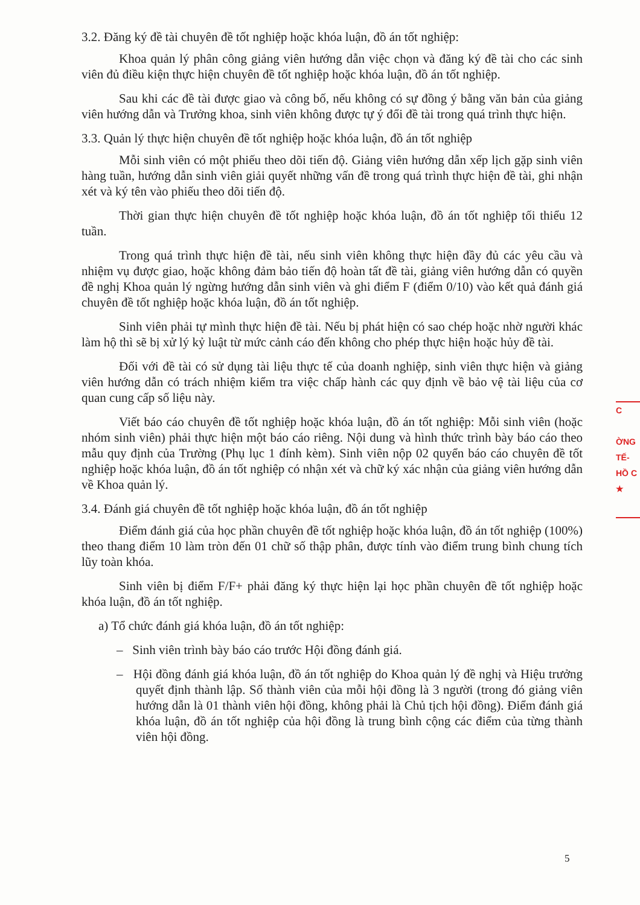3.2. Đăng ký đề tài chuyên đề tốt nghiệp hoặc khóa luận, đồ án tốt nghiệp:
Khoa quản lý phân công giảng viên hướng dẫn việc chọn và đăng ký đề tài cho các sinh viên đủ điều kiện thực hiện chuyên đề tốt nghiệp hoặc khóa luận, đồ án tốt nghiệp.
Sau khi các đề tài được giao và công bố, nếu không có sự đồng ý bằng văn bản của giảng viên hướng dẫn và Trưởng khoa, sinh viên không được tự ý đổi đề tài trong quá trình thực hiện.
3.3. Quản lý thực hiện chuyên đề tốt nghiệp hoặc khóa luận, đồ án tốt nghiệp
Mỗi sinh viên có một phiếu theo dõi tiến độ. Giảng viên hướng dẫn xếp lịch gặp sinh viên hàng tuần, hướng dẫn sinh viên giải quyết những vấn đề trong quá trình thực hiện đề tài, ghi nhận xét và ký tên vào phiếu theo dõi tiến độ.
Thời gian thực hiện chuyên đề tốt nghiệp hoặc khóa luận, đồ án tốt nghiệp tối thiểu 12 tuần.
Trong quá trình thực hiện đề tài, nếu sinh viên không thực hiện đầy đủ các yêu cầu và nhiệm vụ được giao, hoặc không đảm bảo tiến độ hoàn tất đề tài, giảng viên hướng dẫn có quyền đề nghị Khoa quản lý ngừng hướng dẫn sinh viên và ghi điểm F (điểm 0/10) vào kết quả đánh giá chuyên đề tốt nghiệp hoặc khóa luận, đồ án tốt nghiệp.
Sinh viên phải tự mình thực hiện đề tài. Nếu bị phát hiện có sao chép hoặc nhờ người khác làm hộ thì sẽ bị xử lý kỷ luật từ mức cảnh cáo đến không cho phép thực hiện hoặc hủy đề tài.
Đối với đề tài có sử dụng tài liệu thực tế của doanh nghiệp, sinh viên thực hiện và giảng viên hướng dẫn có trách nhiệm kiểm tra việc chấp hành các quy định về bảo vệ tài liệu của cơ quan cung cấp số liệu này.
Viết báo cáo chuyên đề tốt nghiệp hoặc khóa luận, đồ án tốt nghiệp: Mỗi sinh viên (hoặc nhóm sinh viên) phải thực hiện một báo cáo riêng. Nội dung và hình thức trình bày báo cáo theo mẫu quy định của Trường (Phụ lục 1 đính kèm). Sinh viên nộp 02 quyển báo cáo chuyên đề tốt nghiệp hoặc khóa luận, đồ án tốt nghiệp có nhận xét và chữ ký xác nhận của giảng viên hướng dẫn về Khoa quản lý.
3.4. Đánh giá chuyên đề tốt nghiệp hoặc khóa luận, đồ án tốt nghiệp
Điểm đánh giá của học phần chuyên đề tốt nghiệp hoặc khóa luận, đồ án tốt nghiệp (100%) theo thang điểm 10 làm tròn đến 01 chữ số thập phân, được tính vào điểm trung bình chung tích lũy toàn khóa.
Sinh viên bị điểm F/F+ phải đăng ký thực hiện lại học phần chuyên đề tốt nghiệp hoặc khóa luận, đồ án tốt nghiệp.
a) Tổ chức đánh giá khóa luận, đồ án tốt nghiệp:
– Sinh viên trình bày báo cáo trước Hội đồng đánh giá.
– Hội đồng đánh giá khóa luận, đồ án tốt nghiệp do Khoa quản lý đề nghị và Hiệu trưởng quyết định thành lập. Số thành viên của mỗi hội đồng là 3 người (trong đó giảng viên hướng dẫn là 01 thành viên hội đồng, không phải là Chủ tịch hội đồng). Điểm đánh giá khóa luận, đồ án tốt nghiệp của hội đồng là trung bình cộng các điểm của từng thành viên hội đồng.
C
ỜNG
TẾ-
HỒ C
★
5